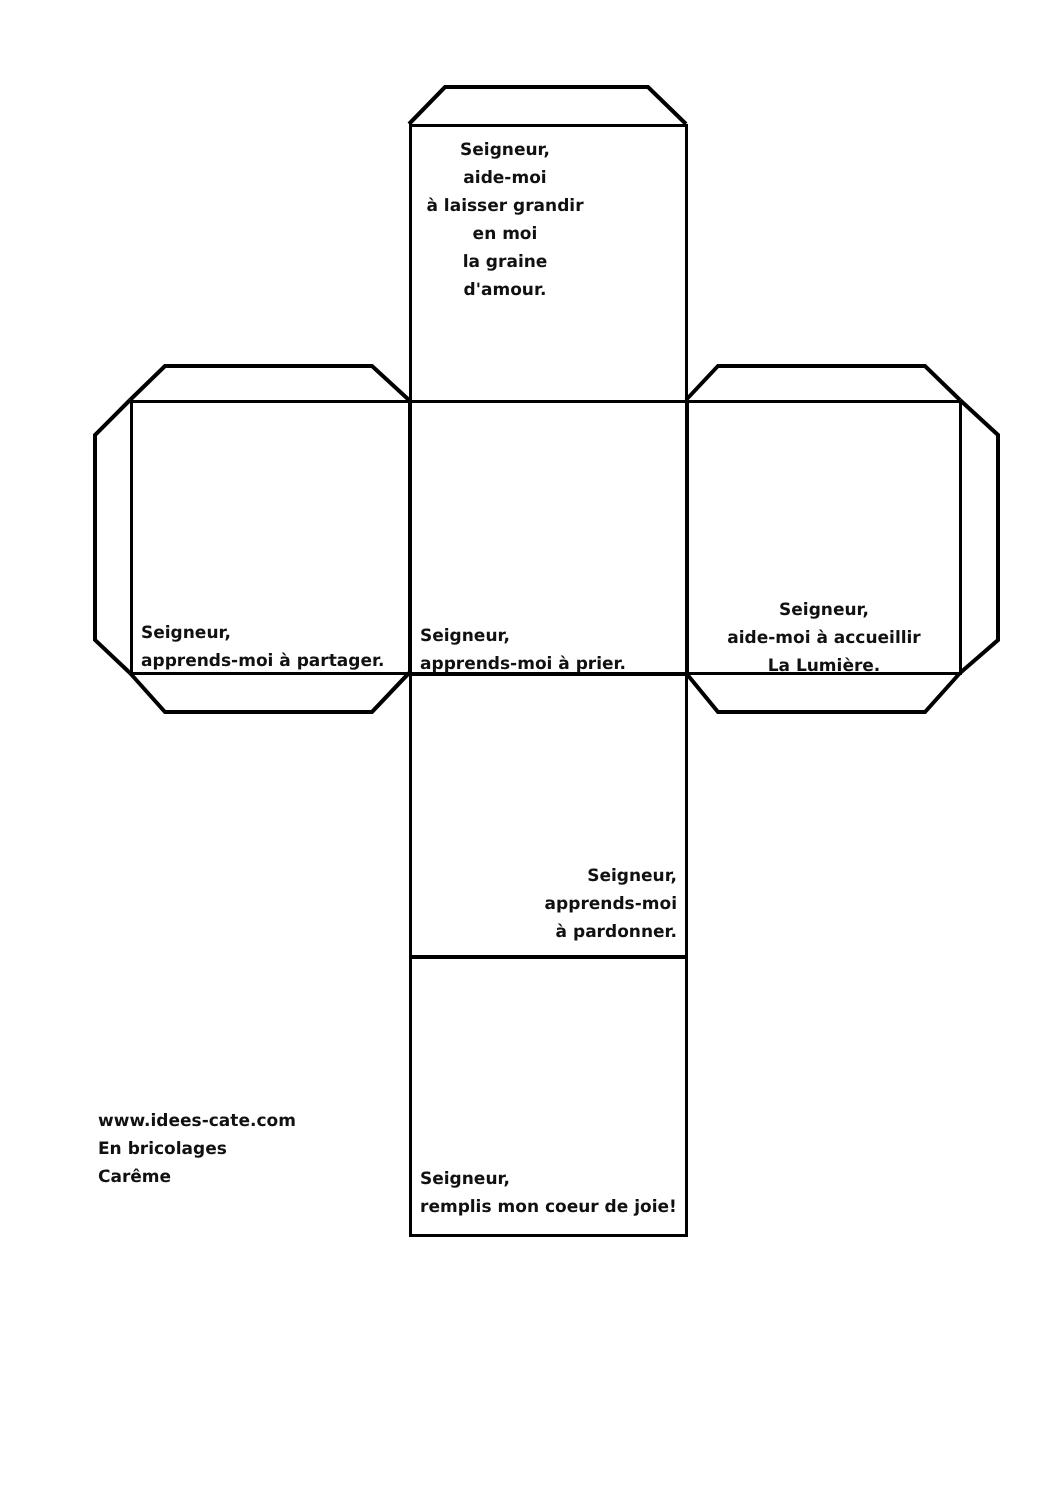Seigneur,
aide-moi
à laisser grandir
en moi
la graine
d'amour.
Seigneur,
apprends-moi à partager.
Seigneur,
apprends-moi à prier.
Seigneur,
aide-moi à accueillir
La Lumière.
Seigneur,
apprends-moi
à pardonner.
Seigneur,
remplis mon coeur de joie!
www.idees-cate.com
En bricolages
Carême